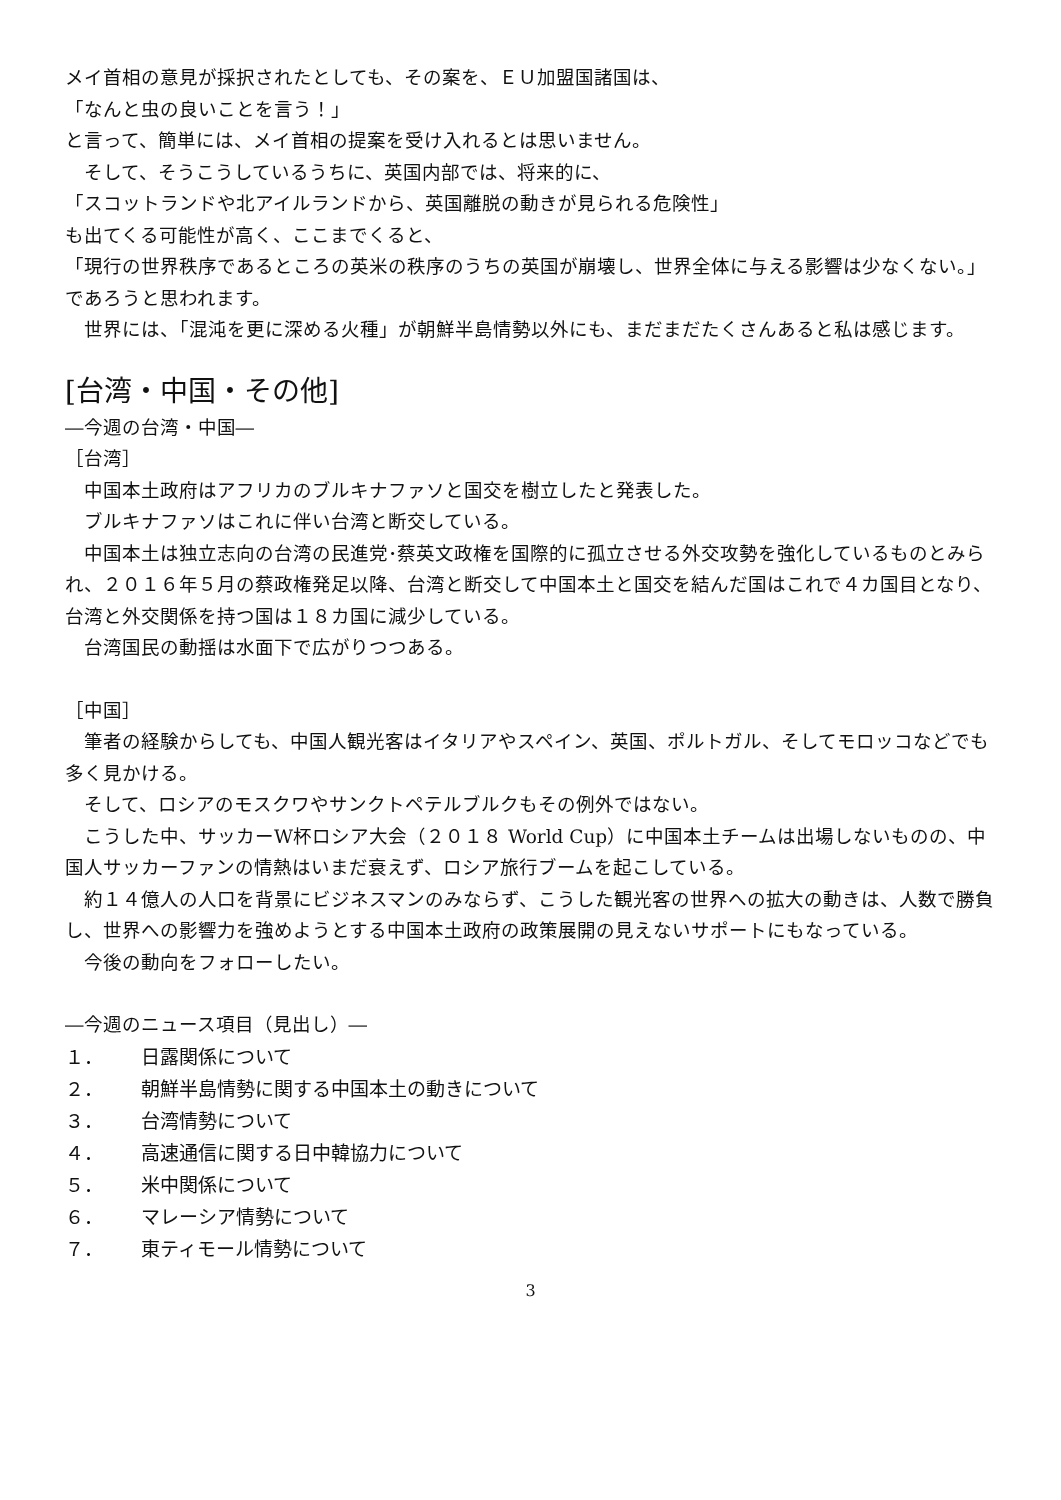メイ首相の意見が採択されたとしても、その案を、ＥＵ加盟国諸国は、
「なんと虫の良いことを言う！」
と言って、簡単には、メイ首相の提案を受け入れるとは思いません。
　そして、そうこうしているうちに、英国内部では、将来的に、
「スコットランドや北アイルランドから、英国離脱の動きが見られる危険性」
も出てくる可能性が高く、ここまでくると、
「現行の世界秩序であるところの英米の秩序のうちの英国が崩壊し、世界全体に与える影響は少なくない。」
であろうと思われます。
　世界には、「混沌を更に深める火種」が朝鮮半島情勢以外にも、まだまだたくさんあると私は感じます。
[台湾・中国・その他]
―今週の台湾・中国―
［台湾］
　中国本土政府はアフリカのブルキナファソと国交を樹立したと発表した。
　ブルキナファソはこれに伴い台湾と断交している。
　中国本土は独立志向の台湾の民進党･蔡英文政権を国際的に孤立させる外交攻勢を強化しているものとみられ、２０１６年５月の蔡政権発足以降、台湾と断交して中国本土と国交を結んだ国はこれで４カ国目となり、台湾と外交関係を持つ国は１８カ国に減少している。
　台湾国民の動揺は水面下で広がりつつある。
［中国］
　筆者の経験からしても、中国人観光客はイタリアやスペイン、英国、ポルトガル、そしてモロッコなどでも多く見かける。
　そして、ロシアのモスクワやサンクトペテルブルクもその例外ではない。
　こうした中、サッカーW杯ロシア大会（２０１８ World Cup）に中国本土チームは出場しないものの、中国人サッカーファンの情熱はいまだ衰えず、ロシア旅行ブームを起こしている。
　約１４億人の人口を背景にビジネスマンのみならず、こうした観光客の世界への拡大の動きは、人数で勝負し、世界への影響力を強めようとする中国本土政府の政策展開の見えないサポートにもなっている。
　今後の動向をフォローしたい。
―今週のニュース項目（見出し）―
１． 日露関係について
２． 朝鮮半島情勢に関する中国本土の動きについて
３． 台湾情勢について
４． 高速通信に関する日中韓協力について
５． 米中関係について
６． マレーシア情勢について
７． 東ティモール情勢について
3